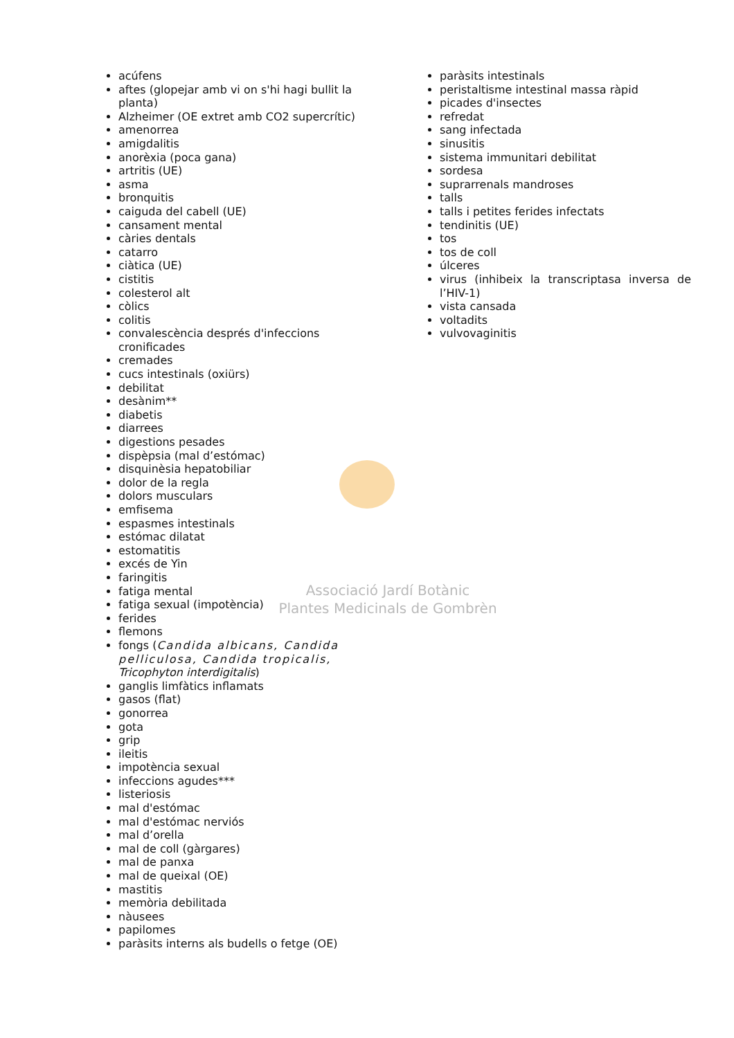Associació Jardí Botànic
Plantes Medicinals de Gombrèn
acúfens
aftes (glopejar amb vi on s'hi hagi bullit la planta)
Alzheimer (OE extret amb CO2 supercrític)
amenorrea
amigdalitis
anorèxia (poca gana)
artritis (UE)
asma
bronquitis
caiguda del cabell (UE)
cansament mental
càries dentals
catarro
ciàtica (UE)
cistitis
colesterol alt
còlics
colitis
convalescència després d'infeccions cronificades
cremades
cucs intestinals (oxiürs)
debilitat
desànim**
diabetis
diarrees
digestions pesades
dispèpsia (mal d’estómac)
disquinèsia hepatobiliar
dolor de la regla
dolors musculars
emfisema
espasmes intestinals
estómac dilatat
estomatitis
excés de Yin
faringitis
fatiga mental
fatiga sexual (impotència)
ferides
flemons
fongs (Candida albicans, Candida pelliculosa, Candida tropicalis, Tricophyton interdigitalis)
ganglis limfàtics inflamats
gasos (flat)
gonorrea
gota
grip
ileitis
impotència sexual
infeccions agudes***
listeriosis
mal d'estómac
mal d'estómac nerviós
mal d’orella
mal de coll (gàrgares)
mal de panxa
mal de queixal (OE)
mastitis
memòria debilitada
nàusees
papilomes
paràsits interns als budells o fetge (OE)
paràsits intestinals
peristaltisme intestinal massa ràpid
picades d'insectes
refredat
sang infectada
sinusitis
sistema immunitari debilitat
sordesa
suprarrenals mandroses
talls
talls i petites ferides infectats
tendinitis (UE)
tos
tos de coll
úlceres
virus (inhibeix la transcriptasa inversa de l’HIV-1)
vista cansada
voltadits
vulvovaginitis